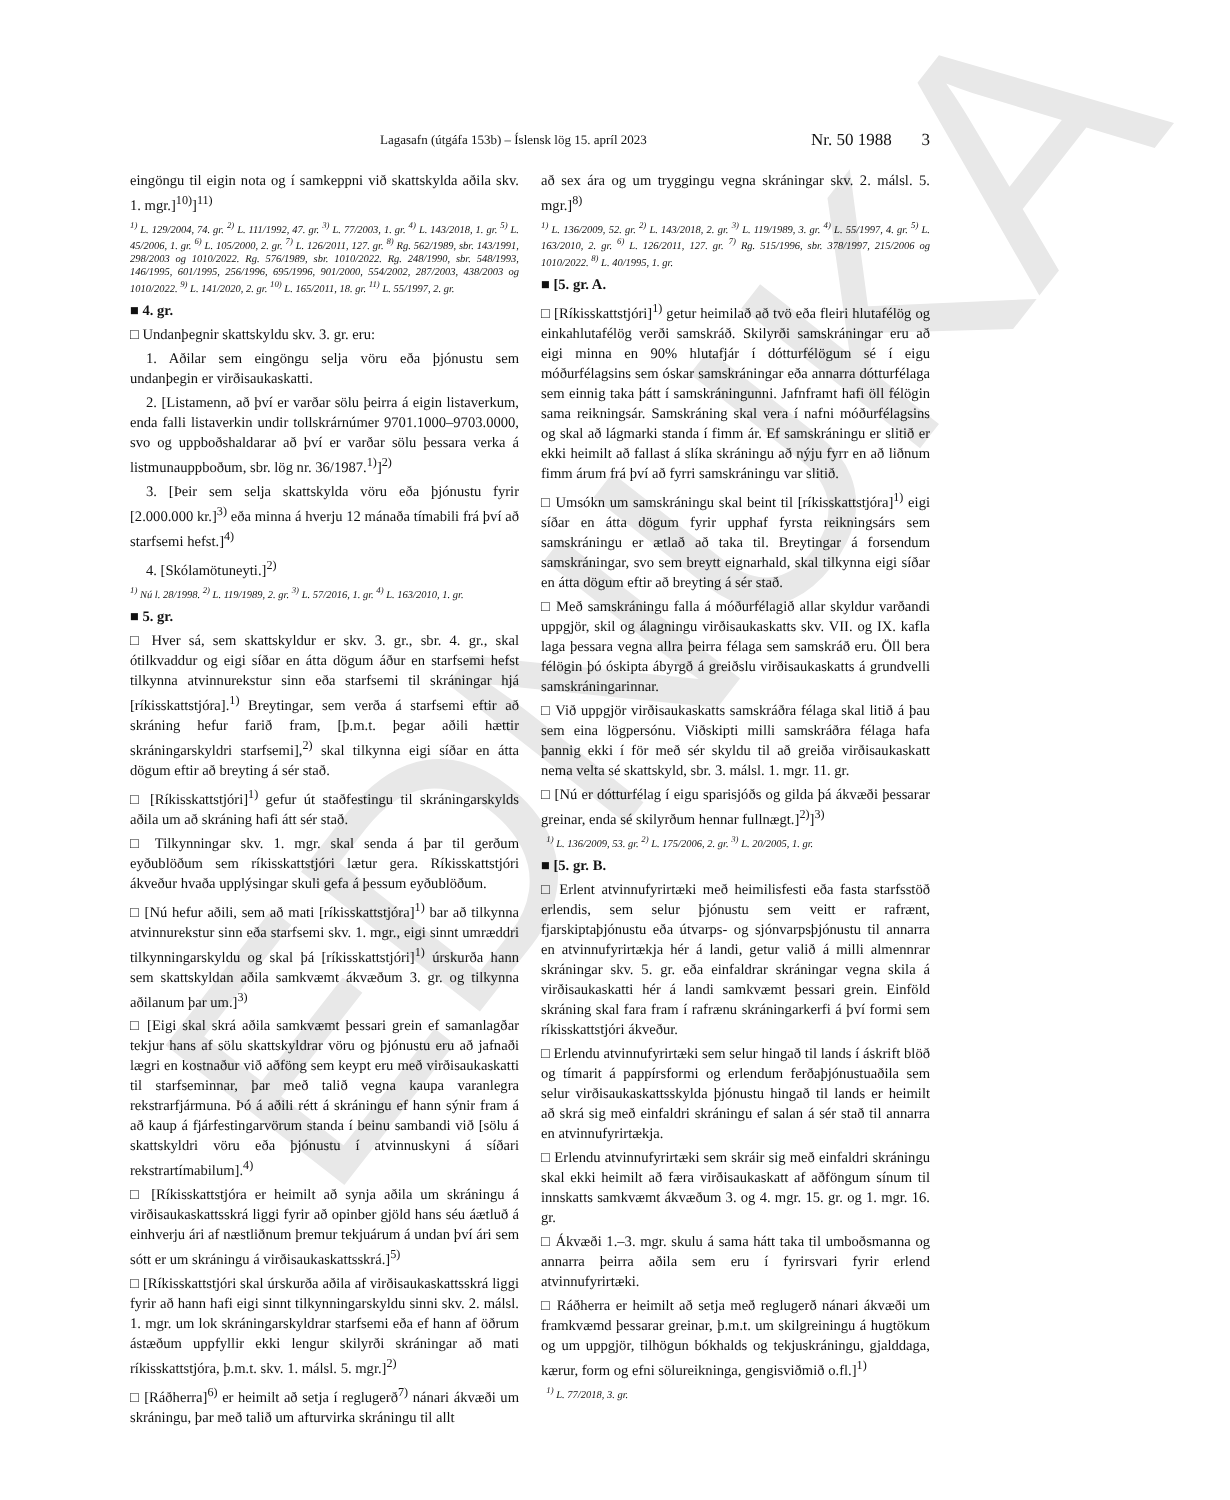EDNUKA
Lagasafn (útgáfa 153b) – Íslensk lög 15. apríl 2023 Nr. 50 1988 3
eingöngu til eigin nota og í samkeppni við skattskylda aðila skv. 1. mgr.]<sup>10)</sup>]<sup>11)</sup>
<sup>1)</sup> L. 129/2004, 74. gr. <sup>2)</sup> L. 111/1992, 47. gr. <sup>3)</sup> L. 77/2003, 1. gr. <sup>4)</sup> L. 143/2018, 1. gr. <sup>5)</sup> L. 45/2006, 1. gr. <sup>6)</sup> L. 105/2000, 2. gr. <sup>7)</sup> L. 126/2011, 127. gr. <sup>8)</sup> Rg. 562/1989, sbr. 143/1991, 298/2003 og 1010/2022. Rg. 576/1989, sbr. 1010/2022. Rg. 248/1990, sbr. 548/1993, 146/1995, 601/1995, 256/1996, 695/1996, 901/2000, 554/2002, 287/2003, 438/2003 og 1010/2022. <sup>9)</sup> L. 141/2020, 2. gr. <sup>10)</sup> L. 165/2011, 18. gr. <sup>11)</sup> L. 55/1997, 2. gr.
■ 4. gr.
□ Undanþegnir skattskyldu skv. 3. gr. eru:
1. Aðilar sem eingöngu selja vöru eða þjónustu sem undanþegin er virðisaukaskatti.
2. [Listamenn, að því er varðar sölu þeirra á eigin listaverkum, enda falli listaverkin undir tollskrárnúmer 9701.1000–9703.0000, svo og uppboðshaldarar að því er varðar sölu þessara verka á listmunauppboðum, sbr. lög nr. 36/1987.<sup>1)</sup>]<sup>2)</sup>
3. [Þeir sem selja skattskylda vöru eða þjónustu fyrir [2.000.000 kr.]<sup>3)</sup> eða minna á hverju 12 mánaða tímabili frá því að starfsemi hefst.]<sup>4)</sup>
4. [Skólamötuneyti.]<sup>2)</sup>
<sup>1)</sup> Nú l. 28/1998. <sup>2)</sup> L. 119/1989, 2. gr. <sup>3)</sup> L. 57/2016, 1. gr. <sup>4)</sup> L. 163/2010, 1. gr.
■ 5. gr.
□ Hver sá, sem skattskyldur er skv. 3. gr., sbr. 4. gr., skal ótilkvaddur og eigi síðar en átta dögum áður en starfsemi hefst tilkynna atvinnurekstur sinn eða starfsemi til skráningar hjá [ríkisskattstjóra].<sup>1)</sup> Breytingar, sem verða á starfsemi eftir að skráning hefur farið fram, [þ.m.t. þegar aðili hættir skráningarskyldri starfsemi],<sup>2)</sup> skal tilkynna eigi síðar en átta dögum eftir að breyting á sér stað.
□ [Ríkisskattstjóri]<sup>1)</sup> gefur út staðfestingu til skráningarskylds aðila um að skráning hafi átt sér stað.
□ Tilkynningar skv. 1. mgr. skal senda á þar til gerðum eyðublöðum sem ríkisskattstjóri lætur gera. Ríkisskattstjóri ákveður hvaða upplýsingar skuli gefa á þessum eyðublöðum.
□ [Nú hefur aðili, sem að mati [ríkisskattstjóra]<sup>1)</sup> bar að tilkynna atvinnurekstur sinn eða starfsemi skv. 1. mgr., eigi sinnt umræddri tilkynningarskyldu og skal þá [ríkisskattstjóri]<sup>1)</sup> úrskurða hann sem skattskyldan aðila samkvæmt ákvæðum 3. gr. og tilkynna aðilanum þar um.]<sup>3)</sup>
□ [Eigi skal skrá aðila samkvæmt þessari grein ef samanlagðar tekjur hans af sölu skattskyldrar vöru og þjónustu eru að jafnaði lægri en kostnaður við aðföng sem keypt eru með virðisaukaskatti til starfseminnar, þar með talið vegna kaupa varanlegra rekstrarfjármuna. Þó á aðili rétt á skráningu ef hann sýnir fram á að kaup á fjárfestingarvörum standa í beinu sambandi við [sölu á skattskyldri vöru eða þjónustu í atvinnuskyni á síðari rekstrartímabilum].<sup>4)</sup>
□ [Ríkisskattstjóra er heimilt að synja aðila um skráningu á virðisaukaskattsskrá liggi fyrir að opinber gjöld hans séu áætluð á einhverju ári af næstliðnum þremur tekjuárum á undan því ári sem sótt er um skráningu á virðisaukaskattsskrá.]<sup>5)</sup>
□ [Ríkisskattstjóri skal úrskurða aðila af virðisaukaskattsskrá liggi fyrir að hann hafi eigi sinnt tilkynningarskyldu sinni skv. 2. málsl. 1. mgr. um lok skráningarskyldrar starfsemi eða ef hann af öðrum ástæðum uppfyllir ekki lengur skilyrði skráningar að mati ríkisskattstjóra, þ.m.t. skv. 1. málsl. 5. mgr.]<sup>2)</sup>
□ [Ráðherra]<sup>6)</sup> er heimilt að setja í reglugerð<sup>7)</sup> nánari ákvæði um skráningu, þar með talið um afturvirka skráningu til allt
að sex ára og um tryggingu vegna skráningar skv. 2. málsl. 5. mgr.]<sup>8)</sup>
<sup>1)</sup> L. 136/2009, 52. gr. <sup>2)</sup> L. 143/2018, 2. gr. <sup>3)</sup> L. 119/1989, 3. gr. <sup>4)</sup> L. 55/1997, 4. gr. <sup>5)</sup> L. 163/2010, 2. gr. <sup>6)</sup> L. 126/2011, 127. gr. <sup>7)</sup> Rg. 515/1996, sbr. 378/1997, 215/2006 og 1010/2022. <sup>8)</sup> L. 40/1995, 1. gr.
■ [5. gr. A.
□ [Ríkisskattstjóri]<sup>1)</sup> getur heimilað að tvö eða fleiri hlutafélög og einkahlutafélög verði samskráð. Skilyrði samskráningar eru að eigi minna en 90% hlutafjár í dótturfélögum sé í eigu móðurfélagsins sem óskar samskráningar eða annarra dótturfélaga sem einnig taka þátt í samskráningunni. Jafnframt hafi öll félögin sama reikningsár. Samskráning skal vera í nafni móðurfélagsins og skal að lágmarki standa í fimm ár. Ef samskráningu er slitið er ekki heimilt að fallast á slíka skráningu að nýju fyrr en að liðnum fimm árum frá því að fyrri samskráningu var slitið.
□ Umsókn um samskráningu skal beint til [ríkisskattstjóra]<sup>1)</sup> eigi síðar en átta dögum fyrir upphaf fyrsta reikningsárs sem samskráningu er ætlað að taka til. Breytingar á forsendum samskráningar, svo sem breytt eignarhald, skal tilkynna eigi síðar en átta dögum eftir að breyting á sér stað.
□ Með samskráningu falla á móðurfélagið allar skyldur varðandi uppgjör, skil og álagningu virðisaukaskatts skv. VII. og IX. kafla laga þessara vegna allra þeirra félaga sem samskráð eru. Öll bera félögin þó óskipta ábyrgð á greiðslu virðisaukaskatts á grundvelli samskráningarinnar.
□ Við uppgjör virðisaukaskatts samskráðra félaga skal litið á þau sem eina lögpersónu. Viðskipti milli samskráðra félaga hafa þannig ekki í för með sér skyldu til að greiða virðisaukaskatt nema velta sé skattskyld, sbr. 3. málsl. 1. mgr. 11. gr.
□ [Nú er dótturfélag í eigu sparisjóðs og gilda þá ákvæði þessarar greinar, enda sé skilyrðum hennar fullnægt.]<sup>2)</sup>]<sup>3)</sup>
<sup>1)</sup> L. 136/2009, 53. gr. <sup>2)</sup> L. 175/2006, 2. gr. <sup>3)</sup> L. 20/2005, 1. gr.
■ [5. gr. B.
□ Erlent atvinnufyrirtæki með heimilisfesti eða fasta starfsstöð erlendis, sem selur þjónustu sem veitt er rafrænt, fjarskiptaþjónustu eða útvarps- og sjónvarpsþjónustu til annarra en atvinnufyrirtækja hér á landi, getur valið á milli almennrar skráningar skv. 5. gr. eða einfaldrar skráningar vegna skila á virðisaukaskatti hér á landi samkvæmt þessari grein. Einföld skráning skal fara fram í rafrænu skráningarkerfi á því formi sem ríkisskattstjóri ákveður.
□ Erlendu atvinnufyrirtæki sem selur hingað til lands í áskrift blöð og tímarit á pappírsformi og erlendum ferðaþjónustuaðila sem selur virðisaukaskattsskylda þjónustu hingað til lands er heimilt að skrá sig með einfaldri skráningu ef salan á sér stað til annarra en atvinnufyrirtækja.
□ Erlendu atvinnufyrirtæki sem skráir sig með einfaldri skráningu skal ekki heimilt að færa virðisaukaskatt af aðföngum sínum til innskatts samkvæmt ákvæðum 3. og 4. mgr. 15. gr. og 1. mgr. 16. gr.
□ Ákvæði 1.–3. mgr. skulu á sama hátt taka til umboðsmanna og annarra þeirra aðila sem eru í fyrirsvari fyrir erlend atvinnufyrirtæki.
□ Ráðherra er heimilt að setja með reglugerð nánari ákvæði um framkvæmd þessarar greinar, þ.m.t. um skilgreiningu á hugtökum og um uppgjör, tilhögun bókhalds og tekjuskráningu, gjalddaga, kærur, form og efni sölureikninga, gengisviðmið o.fl.]<sup>1)</sup>
<sup>1)</sup> L. 77/2018, 3. gr.